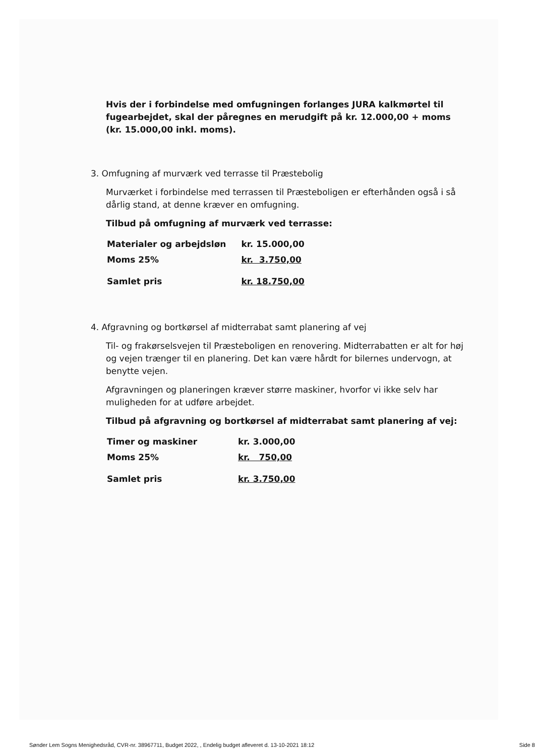Hvis der i forbindelse med omfugningen forlanges JURA kalkmørtel til fugearbejdet, skal der påregnes en merudgift på kr. 12.000,00 + moms (kr. 15.000,00 inkl. moms).
3. Omfugning af murværk ved terrasse til Præstebolig
Murværket i forbindelse med terrassen til Præsteboligen er efterhånden også i så dårlig stand, at denne kræver en omfugning.
Tilbud på omfugning af murværk ved terrasse:
| Materialer og arbejdsløn | kr. 15.000,00 |
| Moms 25% | kr. 3.750,00 |
| Samlet pris | kr. 18.750,00 |
4. Afgravning og bortkørsel af midterrabat samt planering af vej
Til- og frakørselsvejen til Præsteboligen en renovering. Midterrabatten er alt for høj og vejen trænger til en planering. Det kan være hårdt for bilernes undervogn, at benytte vejen.
Afgravningen og planeringen kræver større maskiner, hvorfor vi ikke selv har muligheden for at udføre arbejdet.
Tilbud på afgravning og bortkørsel af midterrabat samt planering af vej:
| Timer og maskiner | kr. 3.000,00 |
| Moms 25% | kr. 750,00 |
| Samlet pris | kr. 3.750,00 |
Sønder Lem Sogns Menighedsråd, CVR-nr. 38967711, Budget 2022, , Endelig budget afleveret d. 13-10-2021 18:12 Side 8